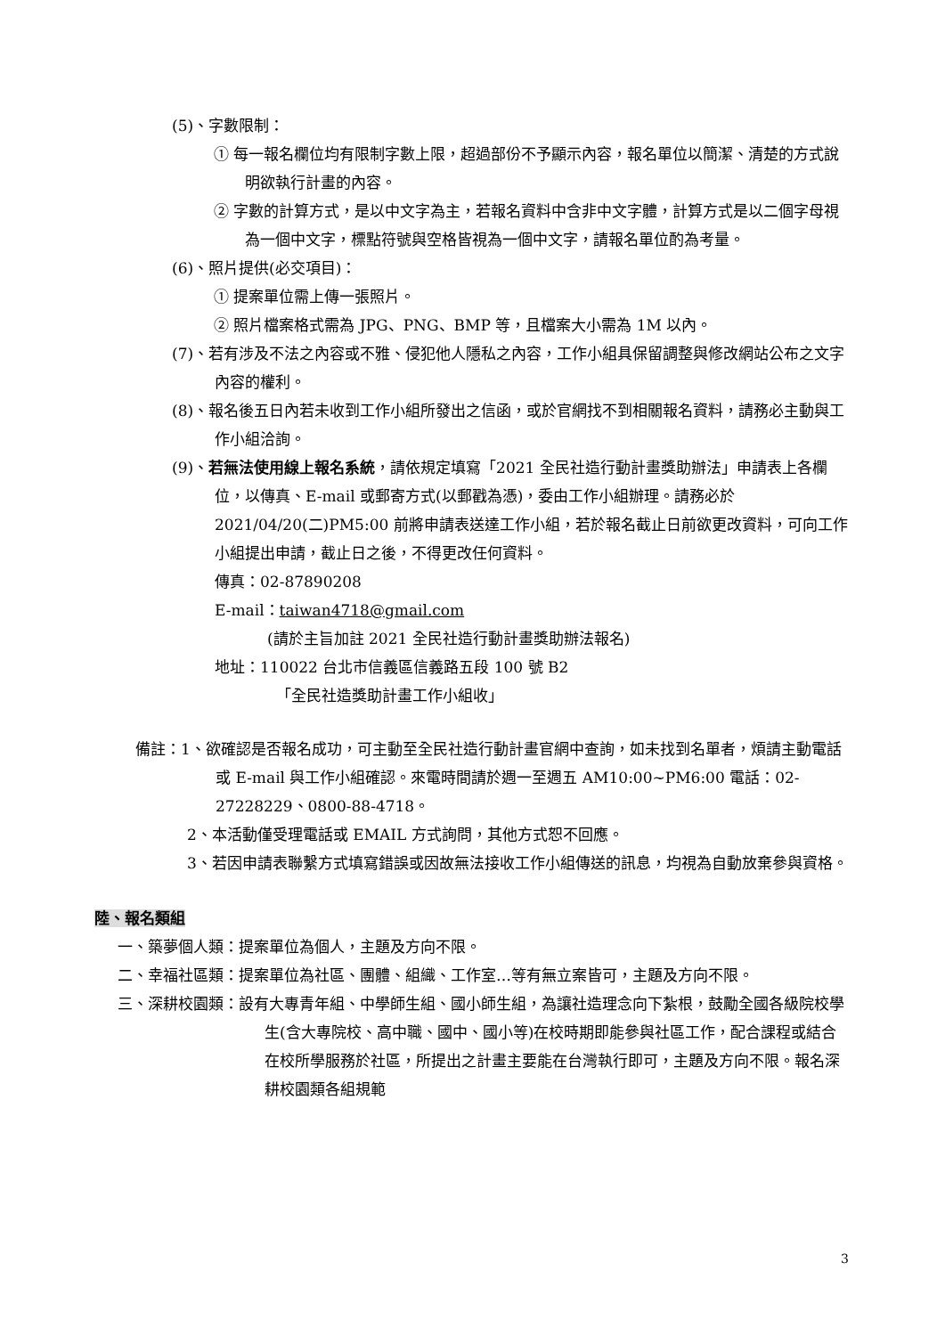(5)、字數限制：
① 每一報名欄位均有限制字數上限，超過部份不予顯示內容，報名單位以簡潔、清楚的方式說明欲執行計畫的內容。
② 字數的計算方式，是以中文字為主，若報名資料中含非中文字體，計算方式是以二個字母視為一個中文字，標點符號與空格皆視為一個中文字，請報名單位酌為考量。
(6)、照片提供(必交項目)：
① 提案單位需上傳一張照片。
② 照片檔案格式需為 JPG、PNG、BMP 等，且檔案大小需為 1M 以內。
(7)、若有涉及不法之內容或不雅、侵犯他人隱私之內容，工作小組具保留調整與修改網站公布之文字內容的權利。
(8)、報名後五日內若未收到工作小組所發出之信函，或於官網找不到相關報名資料，請務必主動與工作小組洽詢。
(9)、若無法使用線上報名系統，請依規定填寫「2021 全民社造行動計畫獎助辦法」申請表上各欄位，以傳真、E-mail 或郵寄方式(以郵戳為憑)，委由工作小組辦理。請務必於 2021/04/20(二)PM5:00 前將申請表送達工作小組，若於報名截止日前欲更改資料，可向工作小組提出申請，截止日之後，不得更改任何資料。
傳真：02-87890208
E-mail：taiwan4718@gmail.com
(請於主旨加註 2021 全民社造行動計畫獎助辦法報名)
地址：110022 台北市信義區信義路五段 100 號 B2
「全民社造獎助計畫工作小組收」
備註：1、欲確認是否報名成功，可主動至全民社造行動計畫官網中查詢，如未找到名單者，煩請主動電話或 E-mail 與工作小組確認。來電時間請於週一至週五 AM10:00~PM6:00 電話：02-27228229、0800-88-4718。
2、本活動僅受理電話或 EMAIL 方式詢問，其他方式恕不回應。
3、若因申請表聯繫方式填寫錯誤或因故無法接收工作小組傳送的訊息，均視為自動放棄參與資格。
陸、報名類組
一、築夢個人類：提案單位為個人，主題及方向不限。
二、幸福社區類：提案單位為社區、團體、組織、工作室…等有無立案皆可，主題及方向不限。
三、深耕校園類：設有大專青年組、中學師生組、國小師生組，為讓社造理念向下紮根，鼓勵全國各級院校學生(含大專院校、高中職、國中、國小等)在校時期即能參與社區工作，配合課程或結合在校所學服務於社區，所提出之計畫主要能在台灣執行即可，主題及方向不限。報名深耕校園類各組規範
3